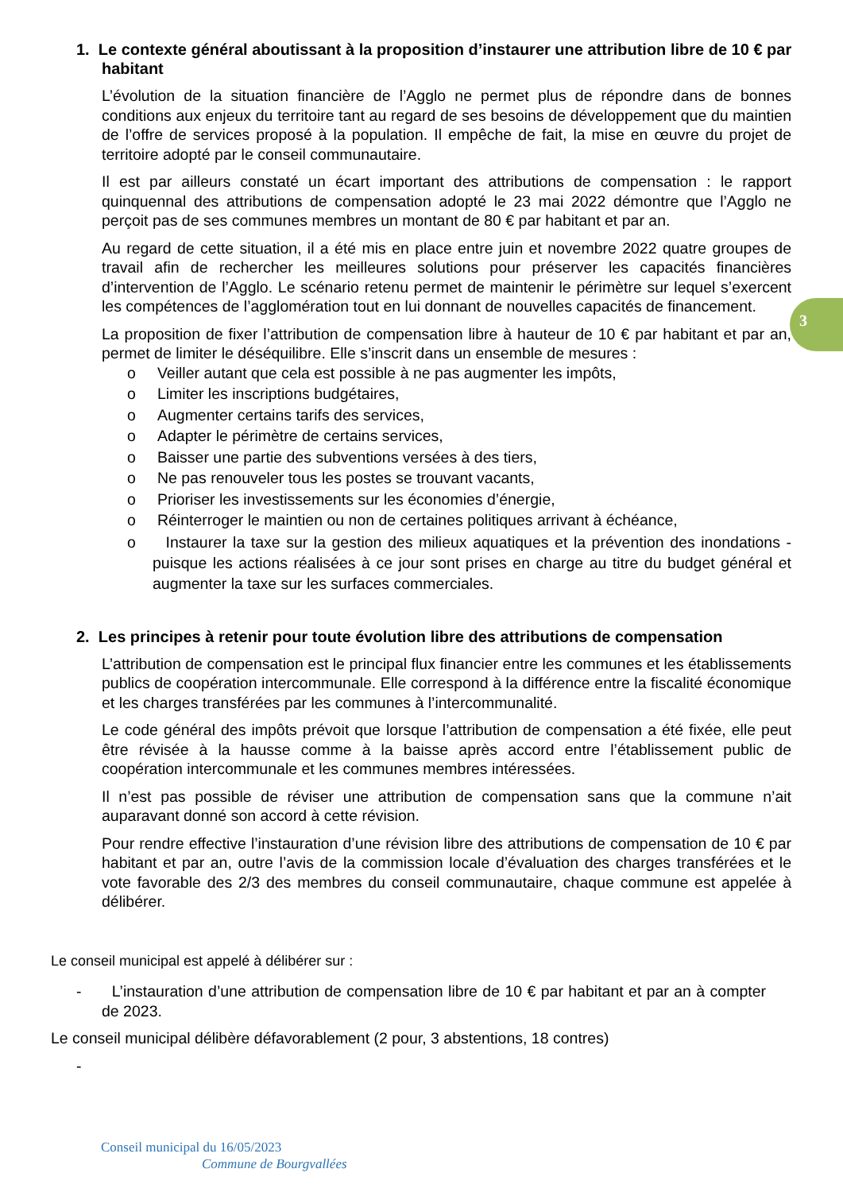3
1. Le contexte général aboutissant à la proposition d’instaurer une attribution libre de 10 € par habitant
L’évolution de la situation financière de l’Agglo ne permet plus de répondre dans de bonnes conditions aux enjeux du territoire tant au regard de ses besoins de développement que du maintien de l’offre de services proposé à la population. Il empêche de fait, la mise en œuvre du projet de territoire adopté par le conseil communautaire.
Il est par ailleurs constaté un écart important des attributions de compensation : le rapport quinquennal des attributions de compensation adopté le 23 mai 2022 démontre que l’Agglo ne perçoit pas de ses communes membres un montant de 80 € par habitant et par an.
Au regard de cette situation, il a été mis en place entre juin et novembre 2022 quatre groupes de travail afin de rechercher les meilleures solutions pour préserver les capacités financières d’intervention de l’Agglo. Le scénario retenu permet de maintenir le périmètre sur lequel s’exercent les compétences de l’agglomération tout en lui donnant de nouvelles capacités de financement.
La proposition de fixer l’attribution de compensation libre à hauteur de 10 € par habitant et par an, permet de limiter le déséquilibre. Elle s’inscrit dans un ensemble de mesures :
o Veiller autant que cela est possible à ne pas augmenter les impôts,
o Limiter les inscriptions budgétaires,
o Augmenter certains tarifs des services,
o Adapter le périmètre de certains services,
o Baisser une partie des subventions versées à des tiers,
o Ne pas renouveler tous les postes se trouvant vacants,
o Prioriser les investissements sur les économies d’énergie,
o Réinterroger le maintien ou non de certaines politiques arrivant à échéance,
o Instaurer la taxe sur la gestion des milieux aquatiques et la prévention des inondations - puisque les actions réalisées à ce jour sont prises en charge au titre du budget général et augmenter la taxe sur les surfaces commerciales.
2. Les principes à retenir pour toute évolution libre des attributions de compensation
L’attribution de compensation est le principal flux financier entre les communes et les établissements publics de coopération intercommunale. Elle correspond à la différence entre la fiscalité économique et les charges transférées par les communes à l’intercommunalité.
Le code général des impôts prévoit que lorsque l’attribution de compensation a été fixée, elle peut être révisée à la hausse comme à la baisse après accord entre l’établissement public de coopération intercommunale et les communes membres intéressées.
Il n’est pas possible de réviser une attribution de compensation sans que la commune n’ait auparavant donné son accord à cette révision.
Pour rendre effective l’instauration d’une révision libre des attributions de compensation de 10 € par habitant et par an, outre l’avis de la commission locale d’évaluation des charges transférées et le vote favorable des 2/3 des membres du conseil communautaire, chaque commune est appelée à délibérer.
Le conseil municipal est appelé à délibérer sur :
- L’instauration d’une attribution de compensation libre de 10 € par habitant et par an à compter de 2023.
Le conseil municipal délibère défavorablement (2 pour, 3 abstentions, 18 contres)
-
Conseil municipal du 16/05/2023
Commune de Bourgvallées